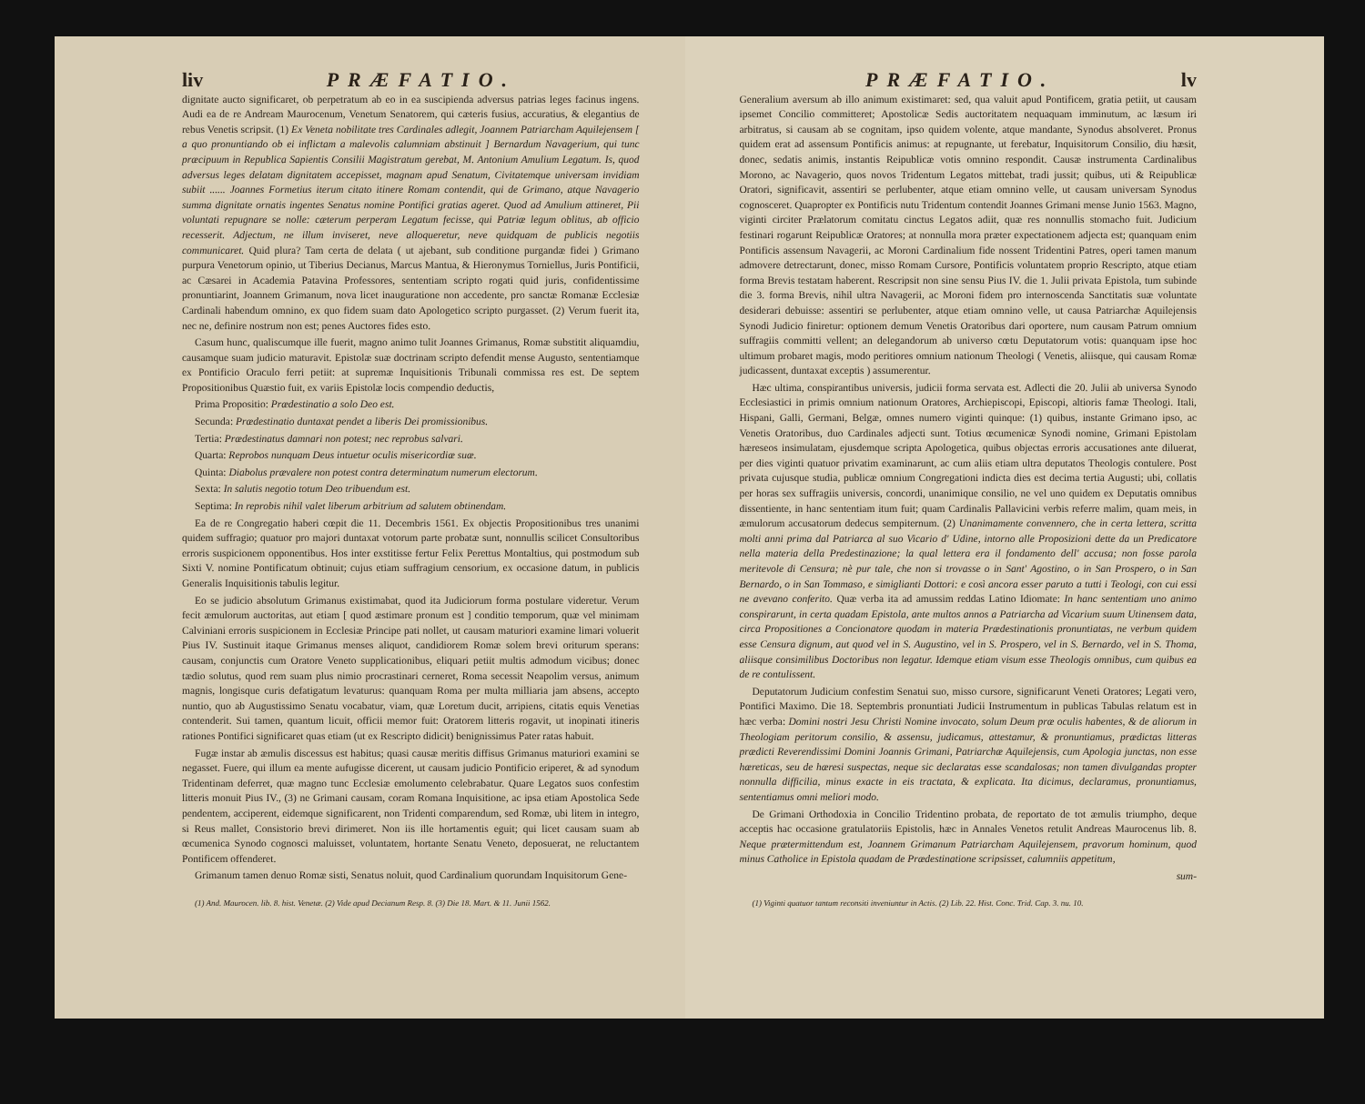liv PRÆFATIO.
dignitate aucto significaret, ob perpetratum ab eo in ea suscipienda adversus patrias leges facinus ingens. Audi ea de re Andream Maurocenum, Venetum Senatorem, qui cæteris fusius, accuratius, & elegantius de rebus Venetis scripsit. (1) Ex Veneta nobilitate tres Cardinales adlegit, Joannem Patriarcham Aquilejensem [ a quo pronuntiando ob ei inflictam a malevolis calumniam abstinuit ] Bernardum Navagerium, qui tunc præcipuum in Republica Sapientis Consilii Magistratum gerebat, M. Antonium Amulium Legatum. Is, quod adversus leges delatam dignitatem accepisset, magnam apud Senatum, Civitatemque universam invidiam subiit ...... Joannes Formetius iterum citato itinere Romam contendit, qui de Grimano, atque Navagerio summa dignitate ornatis ingentes Senatus nomine Pontifici gratias ageret. Quod ad Amulium attineret, Pii voluntati repugnare se nolle: cæterum perperam Legatum fecisse, qui Patriæ legum oblitus, ab officio recesserit. Adjectum, ne illum inviseret, neve alloqueretur, neve quidquam de publicis negotiis communicaret. Quid plura? Tam certa de delata ( ut ajebant, sub conditione purgandæ fidei ) Grimano purpura Venetorum opinio, ut Tiberius Decianus, Marcus Mantua, & Hieronymus Torniellus, Juris Pontificii, ac Cæsarei in Academia Patavina Professores, sententiam scripto rogati quid juris, confidentissime pronuntiarint, Joannem Grimanum, nova licet inauguratione non accedente, pro sanctæ Romanæ Ecclesiæ Cardinali habendum omnino, ex quo fidem suam dato Apologetico scripto purgasset. (2) Verum fuerit ita, nec ne, definire nostrum non est; penes Auctores fides esto.
Casum hunc, qualiscumque ille fuerit, magno animo tulit Joannes Grimanus, Romæ substitit aliquamdiu, causamque suam judicio maturavit. Epistolæ suæ doctrinam scripto defendit mense Augusto, sententiamque ex Pontificio Oraculo ferri petiit: at supremæ Inquisitionis Tribunali commissa res est. De septem Propositionibus Quæstio fuit, ex variis Epistolæ locis compendio deductis,
Prima Propositio: Prædestinatio a solo Deo est.
Secunda: Prædestinatio duntaxat pendet a liberis Dei promissionibus.
Tertia: Prædestinatus damnari non potest; nec reprobus salvari.
Quarta: Reprobos nunquam Deus intuetur oculis misericordiæ suæ.
Quinta: Diabolus prævalere non potest contra determinatum numerum electorum.
Sexta: In salutis negotio totum Deo tribuendum est.
Septima: In reprobis nihil valet liberum arbitrium ad salutem obtinendam.
Ea de re Congregatio haberi cœpit die 11. Decembris 1561. Ex objectis Propositionibus tres unanimi quidem suffragio; quatuor pro majori duntaxat votorum parte probatæ sunt, nonnullis scilicet Consultoribus erroris suspicionem opponentibus. Hos inter exstitisse fertur Felix Perettus Montaltius, qui postmodum sub Sixti V. nomine Pontificatum obtinuit; cujus etiam suffragium censorium, ex occasione datum, in publicis Generalis Inquisitionis tabulis legitur.
Eo se judicio absolutum Grimanus existimabat, quod ita Judiciorum forma postulare videretur. Verum fecit æmulorum auctoritas, aut etiam [ quod æstimare pronum est ] conditio temporum, quæ vel minimam Calviniani erroris suspicionem in Ecclesiæ Principe pati nollet, ut causam maturiori examine limari voluerit Pius IV. Sustinuit itaque Grimanus menses aliquot, candidiorem Romæ solem brevi oriturum sperans: causam, conjunctis cum Oratore Veneto supplicationibus, eliquari petiit multis admodum vicibus; donec tædio solutus, quod rem suam plus nimio procrastinari cerneret, Roma secessit Neapolim versus, animum magnis, longisque curis defatigatum levaturus: quanquam Roma per multa milliaria jam absens, accepto nuntio, quo ab Augustissimo Senatu vocabatur, viam, quæ Loretum ducit, arripiens, citatis equis Venetias contenderit. Sui tamen, quantum licuit, officii memor fuit: Oratorem litteris rogavit, ut inopinati itineris rationes Pontifici significaret quas etiam (ut ex Rescripto didicit) benignissimus Pater ratas habuit.
Fugæ instar ab æmulis discessus est habitus; quasi causæ meritis diffisus Grimanus maturiori examini se negasset. Fuere, qui illum ea mente aufugisse dicerent, ut causam judicio Pontificio eriperet, & ad synodum Tridentinam deferret, quæ magno tunc Ecclesiæ emolumento celebrabatur. Quare Legatos suos confestim litteris monuit Pius IV., (3) ne Grimani causam, coram Romana Inquisitione, ac ipsa etiam Apostolica Sede pendentem, acciperent, eidemque significarent, non Tridenti comparendum, sed Romæ, ubi litem in integro, si Reus mallet, Consistorio brevi dirimeret. Non iis ille hortamentis eguit; qui licet causam suam ab œcumenica Synodo cognosci maluisset, voluntatem, hortante Senatu Veneto, deposuerat, ne reluctantem Pontificem offenderet.
Grimanum tamen denuo Romæ sisti, Senatus noluit, quod Cardinalium quorundam Inquisitorum Gene-
(1) And. Maurocen. lib. 8. hist. Venetæ. (2) Vide apud Decianum Resp. 8. (3) Die 18. Mart. & 11. Junii 1562.
PRÆFATIO. lv
Generalium aversum ab illo animum existimaret: sed, qua valuit apud Pontificem, gratia petiit, ut causam ipsemet Concilio committeret; Apostolicæ Sedis auctoritatem nequaquam imminutum, ac læsum iri arbitratus, si causam ab se cognitam, ipso quidem volente, atque mandante, Synodus absolveret. Pronus quidem erat ad assensum Pontificis animus: at repugnante, ut ferebatur, Inquisitorum Consilio, diu hæsit, donec, sedatis animis, instantis Reipublicæ votis omnino respondit. Causæ instrumenta Cardinalibus Morono, ac Navagerio, quos novos Tridentum Legatos mittebat, tradi jussit; quibus, uti & Reipublicæ Oratori, significavit, assentiri se perlubenter, atque etiam omnino velle, ut causam universam Synodus cognosceret. Quapropter ex Pontificis nutu Tridentum contendit Joannes Grimani mense Junio 1563. Magno, viginti circiter Prælatorum comitatu cinctus Legatos adiit, quæ res nonnullis stomacho fuit. Judicium festinari rogarunt Reipublicæ Oratores; at nonnulla mora præter expectationem adjecta est; quanquam enim Pontificis assensum Navagerii, ac Moroni Cardinalium fide nossent Tridentini Patres, operi tamen manum admovere detrectarunt, donec, misso Romam Cursore, Pontificis voluntatem proprio Rescripto, atque etiam forma Brevis testatam haberent. Rescripsit non sine sensu Pius IV. die 1. Julii privata Epistola, tum subinde die 3. forma Brevis, nihil ultra Navagerii, ac Moroni fidem pro internoscenda Sanctitatis suæ voluntate desiderari debuisse: assentiri se perlubenter, atque etiam omnino velle, ut causa Patriarchæ Aquilejensis Synodi Judicio finiretur: optionem demum Venetis Oratoribus dari oportere, num causam Patrum omnium suffragiis committi vellent; an delegandorum ab universo cœtu Deputatorum votis: quanquam ipse hoc ultimum probaret magis, modo peritiores omnium nationum Theologi ( Venetis, aliisque, qui causam Romæ judicassent, duntaxat exceptis ) assumerentur.
Hæc ultima, conspirantibus universis, judicii forma servata est. Adlecti die 20. Julii ab universa Synodo Ecclesiastici in primis omnium nationum Oratores, Archiepiscopi, Episcopi, altioris famæ Theologi. Itali, Hispani, Galli, Germani, Belgæ, omnes numero viginti quinque: (1) quibus, instante Grimano ipso, ac Venetis Oratoribus, duo Cardinales adjecti sunt. Totius œcumenicæ Synodi nomine, Grimani Epistolam hæreseos insimulatam, ejusdemque scripta Apologetica, quibus objectas erroris accusationes ante diluerat, per dies viginti quatuor privatim examinarunt, ac cum aliis etiam ultra deputatos Theologis contulere. Post privata cujusque studia, publicæ omnium Congregationi indicta dies est decima tertia Augusti; ubi, collatis per horas sex suffragiis universis, concordi, unanimique consilio, ne vel uno quidem ex Deputatis omnibus dissentiente, in hanc sententiam itum fuit; quam Cardinalis Pallavicini verbis referre malim, quam meis, in æmulorum accusatorum dedecus sempiternum. (2) Unanimamente convennero, che in certa lettera, scritta molti anni prima dal Patriarca al suo Vicario d' Udine, intorno alle Proposizioni dette da un Predicatore nella materia della Predestinazione; la qual lettera era il fondamento dell' accusa; non fosse parola meritevole di Censura; nè pur tale, che non si trovasse o in Sant' Agostino, o in San Prospero, o in San Bernardo, o in San Tommaso, e simiglianti Dottori: e così ancora esser paruto a tutti i Teologi, con cui essi ne avevano conferito. Quæ verba ita ad amussim reddas Latino Idiomate: In hanc sententiam uno animo conspirarunt, in certa quadam Epistola, ante multos annos a Patriarcha ad Vicarium suum Utinensem data, circa Propositiones a Concionatore quodam in materia Prædestinationis pronuntiatas, ne verbum quidem esse Censura dignum, aut quod vel in S. Augustino, vel in S. Prospero, vel in S. Bernardo, vel in S. Thoma, aliisque consimilibus Doctoribus non legatur. Idemque etiam visum esse Theologis omnibus, cum quibus ea de re contulissent.
Deputatorum Judicium confestim Senatui suo, misso cursore, significarunt Veneti Oratores; Legati vero, Pontifici Maximo. Die 18. Septembris pronuntiati Judicii Instrumentum in publicas Tabulas relatum est in hæc verba: Domini nostri Jesu Christi Nomine invocato, solum Deum præ oculis habentes, & de aliorum in Theologiam peritorum consilio, & assensu, judicamus, attestamur, & pronuntiamus, prædictas litteras prædicti Reverendissimi Domini Joannis Grimani, Patriarchæ Aquilejensis, cum Apologia junctas, non esse hæreticas, seu de hæresi suspectas, neque sic declaratas esse scandalosas; non tamen divulgandas propter nonnulla difficilia, minus exacte in eis tractata, & explicata. Ita dicimus, declaramus, pronuntiamus, sententiamus omni meliori modo.
De Grimani Orthodoxia in Concilio Tridentino probata, de reportato de tot æmulis triumpho, deque acceptis hac occasione gratulatoriis Epistolis, hæc in Annales Venetos retulit Andreas Maurocenus lib. 8. Neque prætermittendum est, Joannem Grimanum Patriarcham Aquilejensem, pravorum hominum, quod minus Catholice in Epistola quadam de Prædestinatione scripsisset, calumniis appetitum,
sum-
(1) Viginti quatuor tantum reconsiti inveniuntur in Actis. (2) Lib. 22. Hist. Conc. Trid. Cap. 3. nu. 10.